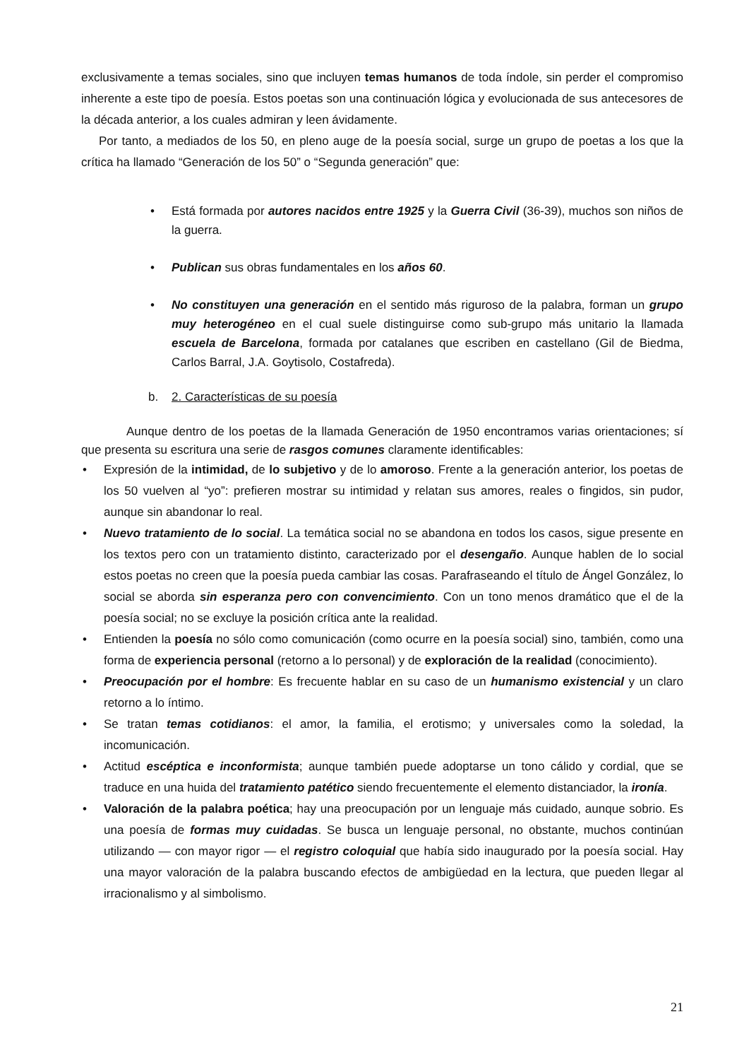exclusivamente a temas sociales, sino que incluyen temas humanos de toda índole, sin perder el compromiso inherente a este tipo de poesía. Estos poetas son una continuación lógica y evolucionada de sus antecesores de la década anterior, a los cuales admiran y leen ávidamente.
Por tanto, a mediados de los 50, en pleno auge de la poesía social, surge un grupo de poetas a los que la crítica ha llamado “Generación de los 50” o “Segunda generación” que:
• Está formada por autores nacidos entre 1925 y la Guerra Civil (36-39), muchos son niños de la guerra.
• Publican sus obras fundamentales en los años 60.
• No constituyen una generación en el sentido más riguroso de la palabra, forman un grupo muy heterogéneo en el cual suele distinguirse como sub-grupo más unitario la llamada escuela de Barcelona, formada por catalanes que escriben en castellano (Gil de Biedma, Carlos Barral, J.A. Goytisolo, Costafreda).
b. 2. Características de su poesía
Aunque dentro de los poetas de la llamada Generación de 1950 encontramos varias orientaciones; sí que presenta su escritura una serie de rasgos comunes claramente identificables:
• Expresión de la intimidad, de lo subjetivo y de lo amoroso. Frente a la generación anterior, los poetas de los 50 vuelven al “yo”: prefieren mostrar su intimidad y relatan sus amores, reales o fingidos, sin pudor, aunque sin abandonar lo real.
• Nuevo tratamiento de lo social. La temática social no se abandona en todos los casos, sigue presente en los textos pero con un tratamiento distinto, caracterizado por el desengaño. Aunque hablen de lo social estos poetas no creen que la poesía pueda cambiar las cosas. Parafraseando el título de Ángel González, lo social se aborda sin esperanza pero con convencimiento. Con un tono menos dramático que el de la poesía social; no se excluye la posición crítica ante la realidad.
• Entienden la poesía no sólo como comunicación (como ocurre en la poesía social) sino, también, como una forma de experiencia personal (retorno a lo personal) y de exploración de la realidad (conocimiento).
• Preocupación por el hombre: Es frecuente hablar en su caso de un humanismo existencial y un claro retorno a lo íntimo.
• Se tratan temas cotidianos: el amor, la familia, el erotismo; y universales como la soledad, la incomunicación.
• Actitud escéptica e inconformista; aunque también puede adoptarse un tono cálido y cordial, que se traduce en una huida del tratamiento patético siendo frecuentemente el elemento distanciador, la ironía.
• Valoración de la palabra poética; hay una preocupación por un lenguaje más cuidado, aunque sobrio. Es una poesía de formas muy cuidadas. Se busca un lenguaje personal, no obstante, muchos continúan utilizando — con mayor rigor — el registro coloquial que había sido inaugurado por la poesía social. Hay una mayor valoración de la palabra buscando efectos de ambigüedad en la lectura, que pueden llegar al irracionalismo y al simbolismo.
21